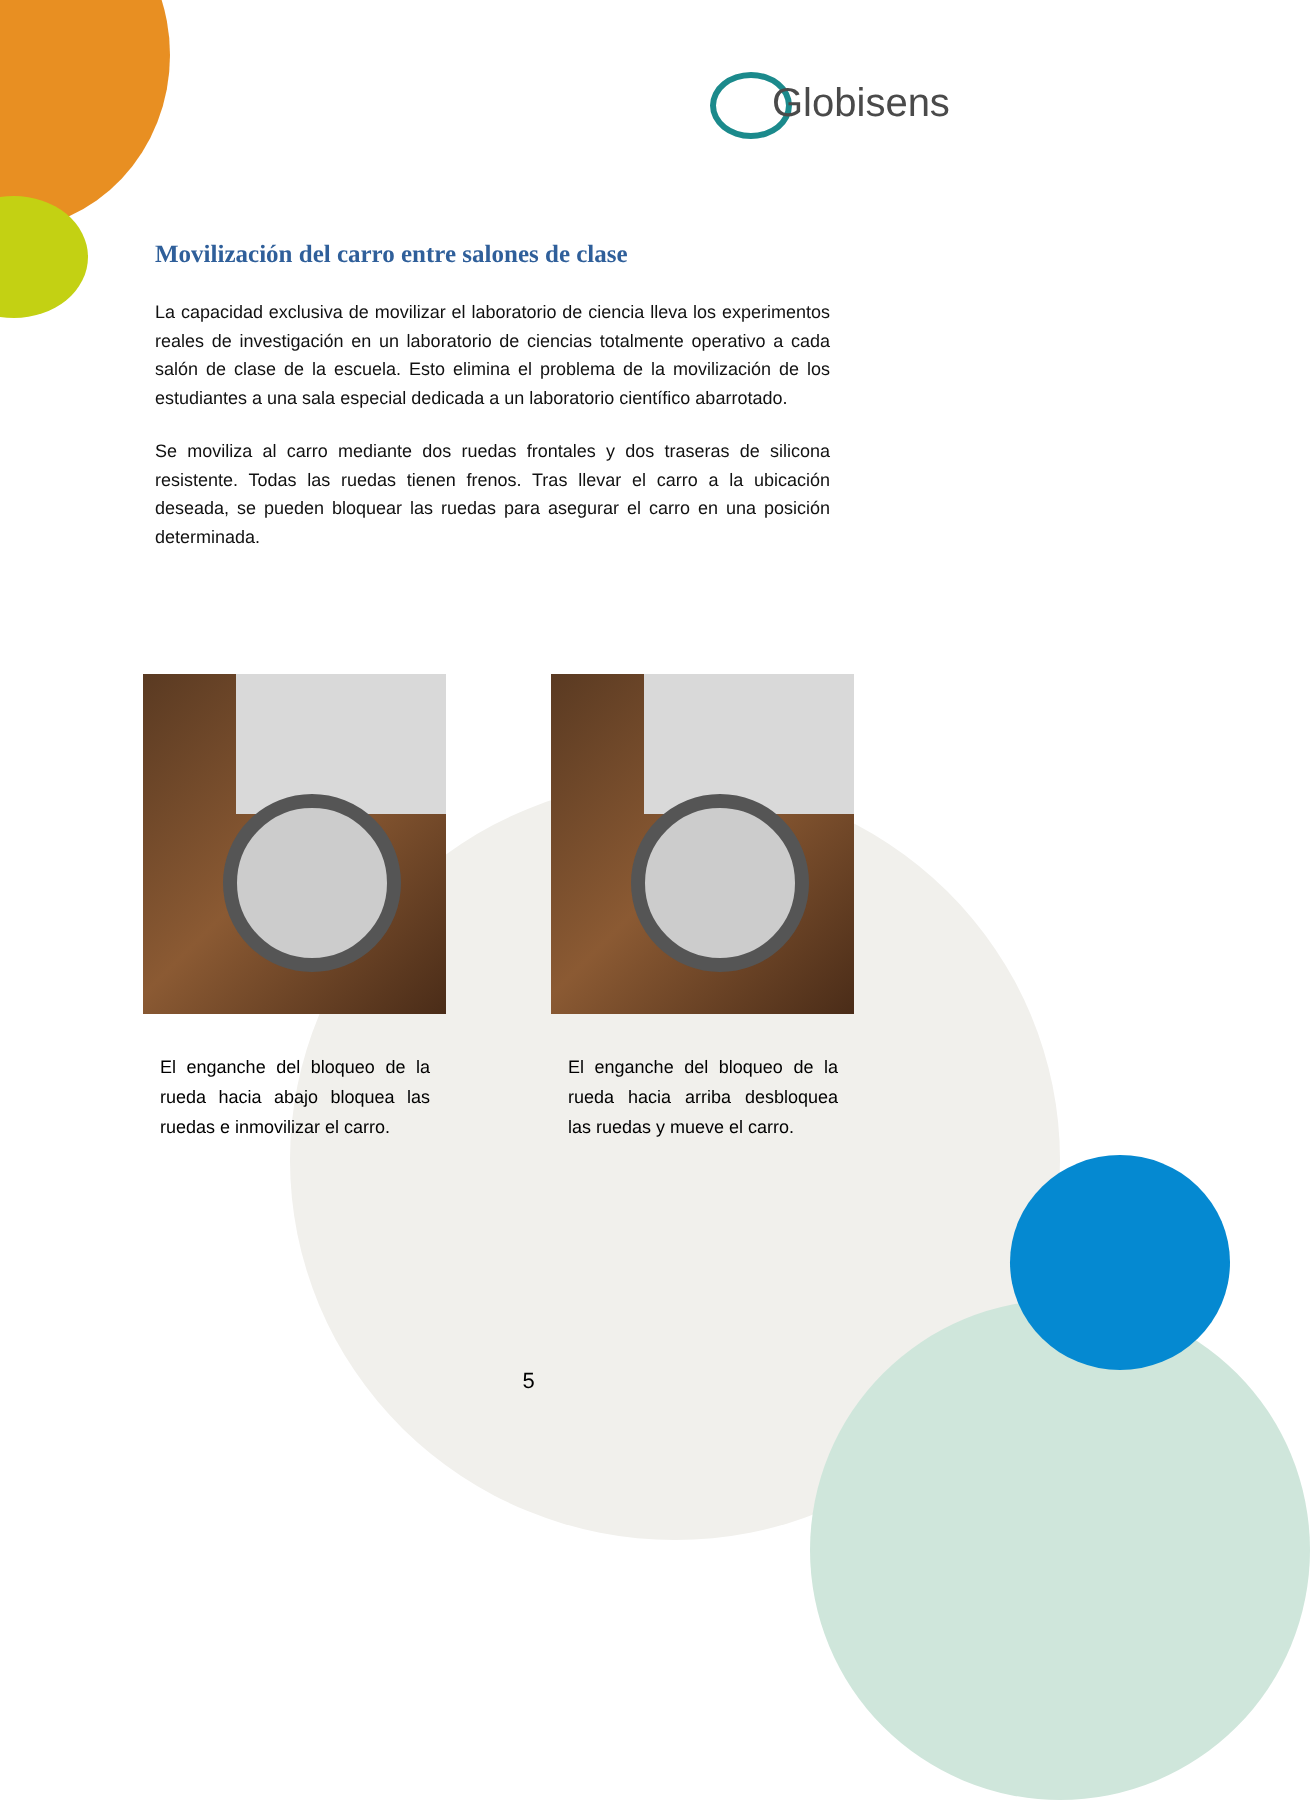Globisens
Movilización del carro entre salones de clase
La capacidad exclusiva de movilizar el laboratorio de ciencia lleva los experimentos reales de investigación en un laboratorio de ciencias totalmente operativo a cada salón de clase de la escuela. Esto elimina el problema de la movilización de los estudiantes a una sala especial dedicada a un laboratorio científico abarrotado.
Se moviliza al carro mediante dos ruedas frontales y dos traseras de silicona resistente. Todas las ruedas tienen frenos. Tras llevar el carro a la ubicación deseada, se pueden bloquear las ruedas para asegurar el carro en una posición determinada.
El enganche del bloqueo de la rueda hacia abajo bloquea las ruedas e inmovilizar el carro.
El enganche del bloqueo de la rueda hacia arriba desbloquea las ruedas y mueve el carro.
5